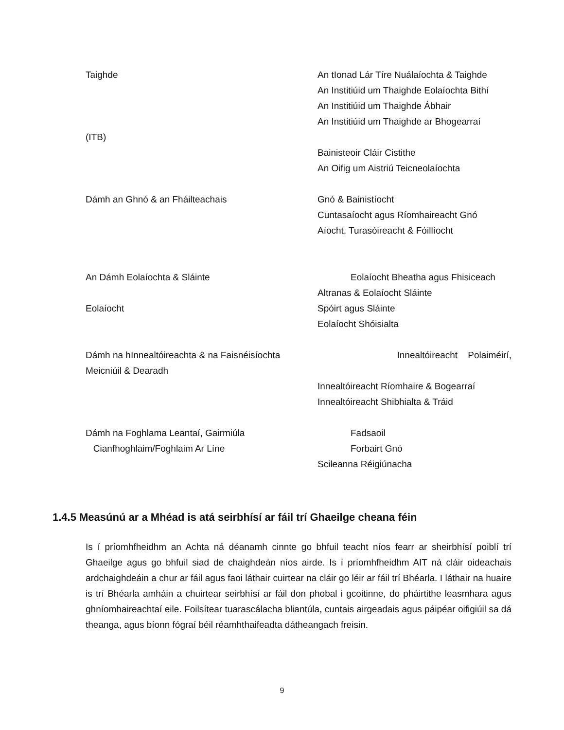Taighde An tIonad Lár Tíre Nuálaíochta & Taighde
An Institiúid um Thaighde Eolaíochta Bithí
An Institiúid um Thaighde Ábhair
An Institiúid um Thaighde ar Bhogearraí
(ITB)
Bainisteoir Cláir Cistithe
An Oifig um Aistriú Teicneolaíochta
Dámh an Ghnó & an Fháilteachais Gnó & Bainistíocht
Cuntasaíocht agus Ríomhaireacht Gnó
Aíocht, Turasóireacht & Fóillíocht
An Dámh Eolaíochta & Sláinte Eolaíocht Bheatha agus Fhisiceach
Altranas & Eolaíocht Sláinte
Eolaíocht Spóirt agus Sláinte
Eolaíocht Shóisialta
Dámh na hInnealtóireachta & na Faisnéisíochta Meicniúil & Dearadh
Innealtóireacht Polaiméirí,
Innealtóireacht Ríomhaire & Bogearraí
Innealtóireacht Shibhialta & Tráid
Dámh na Foghlama Leantaí, Gairmiúla
Cianfhoghlaim/Foghlaim Ar Líne
Fadsaoil
Forbairt Gnó
Scileanna Réigiúnacha
1.4.5 Measúnú ar a Mhéad is atá seirbhísí ar fáil trí Ghaeilge cheana féin
Is í príomhfheidhm an Achta ná déanamh cinnte go bhfuil teacht níos fearr ar sheirbhísí poiblí trí Ghaeilge agus go bhfuil siad de chaighdeán níos airde. Is í príomhfheidhm AIT ná cláir oideachais ardchaighdeáin a chur ar fáil agus faoi láthair cuirtear na cláir go léir ar fáil trí Bhéarla. I láthair na huaire is trí Bhéarla amháin a chuirtear seirbhísí ar fáil don phobal i gcoitinne, do pháirtithe leasmhara agus ghníomhaireachtaí eile. Foilsítear tuarascálacha bliantúla, cuntais airgeadais agus páipéar oifigiúil sa dá theanga, agus bíonn fógraí béil réamhthaifeadta dátheangach freisin.
9